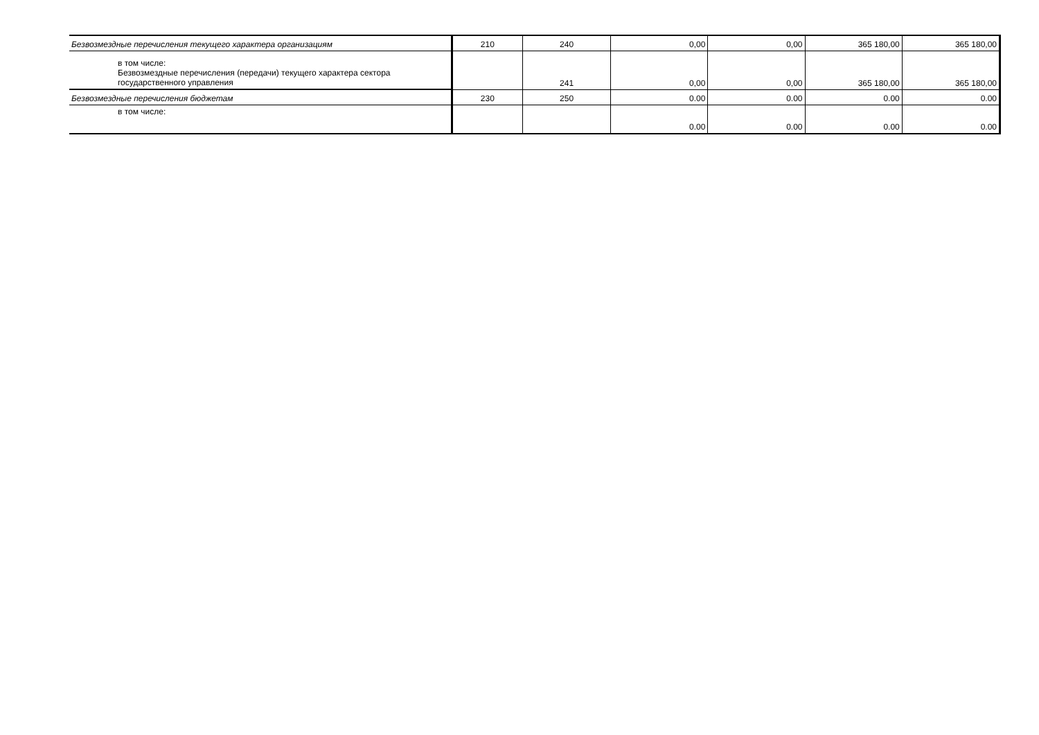| Безвозмездные перечисления текущего характера организациям | 210 | 240 | 0,00 | 0,00 | 365 180,00 | 365 180,00 |
| в том числе: Безвозмездные перечисления (передачи) текущего характера сектора государственного управления | | 241 | 0,00 | 0,00 | 365 180,00 | 365 180,00 |
| Безвозмездные перечисления бюджетам | 230 | 250 | 0.00 | 0.00 | 0.00 | 0.00 |
| в том числе: | | | 0.00 | 0.00 | 0.00 | 0.00 |